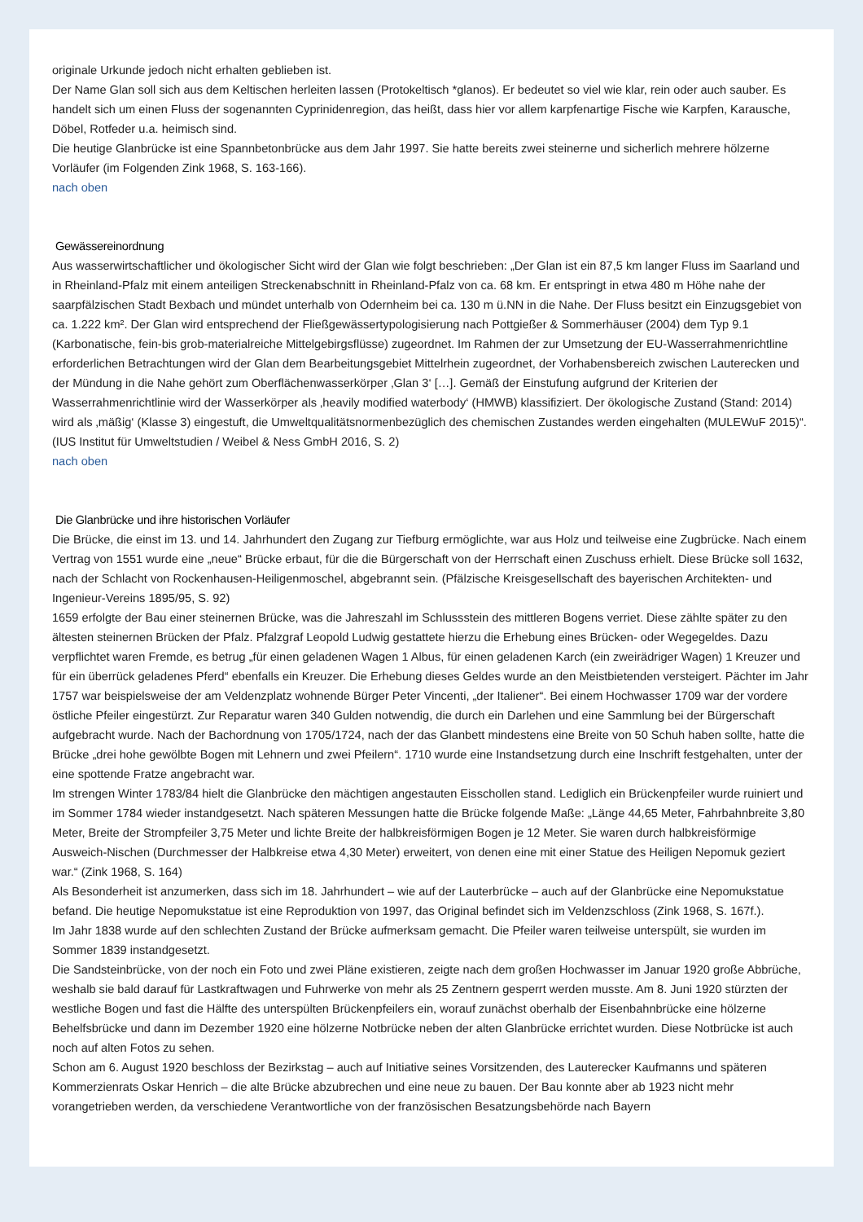originale Urkunde jedoch nicht erhalten geblieben ist.
Der Name Glan soll sich aus dem Keltischen herleiten lassen (Protokeltisch *glanos). Er bedeutet so viel wie klar, rein oder auch sauber. Es handelt sich um einen Fluss der sogenannten Cyprinidenregion, das heißt, dass hier vor allem karpfenartige Fische wie Karpfen, Karausche, Döbel, Rotfeder u.a. heimisch sind.
Die heutige Glanbrücke ist eine Spannbetonbrücke aus dem Jahr 1997. Sie hatte bereits zwei steinerne und sicherlich mehrere hölzerne Vorläufer (im Folgenden Zink 1968, S. 163-166).
nach oben
Gewässereinordnung
Aus wasserwirtschaftlicher und ökologischer Sicht wird der Glan wie folgt beschrieben: „Der Glan ist ein 87,5 km langer Fluss im Saarland und in Rheinland-Pfalz mit einem anteiligen Streckenabschnitt in Rheinland-Pfalz von ca. 68 km. Er entspringt in etwa 480 m Höhe nahe der saarpfälzischen Stadt Bexbach und mündet unterhalb von Odernheim bei ca. 130 m ü.NN in die Nahe. Der Fluss besitzt ein Einzugsgebiet von ca. 1.222 km². Der Glan wird entsprechend der Fließgewässertypologisierung nach Pottgießer & Sommerhäuser (2004) dem Typ 9.1 (Karbonatische, fein-bis grob-materialreiche Mittelgebirgsflüsse) zugeordnet. Im Rahmen der zur Umsetzung der EU-Wasserrahmenrichtline erforderlichen Betrachtungen wird der Glan dem Bearbeitungsgebiet Mittelrhein zugeordnet, der Vorhabensbereich zwischen Lauterecken und der Mündung in die Nahe gehört zum Oberflächenwasserkörper ‚Glan 3‘ […]. Gemäß der Einstufung aufgrund der Kriterien der Wasserrahmenrichtlinie wird der Wasserkörper als ‚heavily modified waterbody‘ (HMWB) klassifiziert. Der ökologische Zustand (Stand: 2014) wird als ‚mäßig‘ (Klasse 3) eingestuft, die Umweltqualitätsnormenbezüglich des chemischen Zustandes werden eingehalten (MULEWuF 2015)“. (IUS Institut für Umweltstudien / Weibel & Ness GmbH 2016, S. 2)
nach oben
Die Glanbrücke und ihre historischen Vorläufer
Die Brücke, die einst im 13. und 14. Jahrhundert den Zugang zur Tiefburg ermöglichte, war aus Holz und teilweise eine Zugbrücke. Nach einem Vertrag von 1551 wurde eine „neue“ Brücke erbaut, für die die Bürgerschaft von der Herrschaft einen Zuschuss erhielt. Diese Brücke soll 1632, nach der Schlacht von Rockenhausen-Heiligenmoschel, abgebrannt sein. (Pfälzische Kreisgesellschaft des bayerischen Architekten- und Ingenieur-Vereins 1895/95, S. 92)
1659 erfolgte der Bau einer steinernen Brücke, was die Jahreszahl im Schlussstein des mittleren Bogens verriet. Diese zählte später zu den ältesten steinernen Brücken der Pfalz. Pfalzgraf Leopold Ludwig gestattete hierzu die Erhebung eines Brücken- oder Wegegeldes. Dazu verpflichtet waren Fremde, es betrug „für einen geladenen Wagen 1 Albus, für einen geladenen Karch (ein zweirädriger Wagen) 1 Kreuzer und für ein überrück geladenes Pferd“ ebenfalls ein Kreuzer. Die Erhebung dieses Geldes wurde an den Meistbietenden versteigert. Pächter im Jahr 1757 war beispielsweise der am Veldenzplatz wohnende Bürger Peter Vincenti, „der Italiener“. Bei einem Hochwasser 1709 war der vordere östliche Pfeiler eingestürzt. Zur Reparatur waren 340 Gulden notwendig, die durch ein Darlehen und eine Sammlung bei der Bürgerschaft aufgebracht wurde. Nach der Bachordnung von 1705/1724, nach der das Glanbett mindestens eine Breite von 50 Schuh haben sollte, hatte die Brücke „drei hohe gewölbte Bogen mit Lehnern und zwei Pfeilern“. 1710 wurde eine Instandsetzung durch eine Inschrift festgehalten, unter der eine spottende Fratze angebracht war.
Im strengen Winter 1783/84 hielt die Glanbrücke den mächtigen angestauten Eisschollen stand. Lediglich ein Brückenpfeiler wurde ruiniert und im Sommer 1784 wieder instandgesetzt. Nach späteren Messungen hatte die Brücke folgende Maße: „Länge 44,65 Meter, Fahrbahnbreite 3,80 Meter, Breite der Strompfeiler 3,75 Meter und lichte Breite der halbkreisförmigen Bogen je 12 Meter. Sie waren durch halbkreisförmige Ausweich-Nischen (Durchmesser der Halbkreise etwa 4,30 Meter) erweitert, von denen eine mit einer Statue des Heiligen Nepomuk geziert war.“ (Zink 1968, S. 164)
Als Besonderheit ist anzumerken, dass sich im 18. Jahrhundert – wie auf der Lauterbrücke – auch auf der Glanbrücke eine Nepomukstatue befand. Die heutige Nepomukstatue ist eine Reproduktion von 1997, das Original befindet sich im Veldenzschloss (Zink 1968, S. 167f.).
Im Jahr 1838 wurde auf den schlechten Zustand der Brücke aufmerksam gemacht. Die Pfeiler waren teilweise unterspült, sie wurden im Sommer 1839 instandgesetzt.
Die Sandsteinbrücke, von der noch ein Foto und zwei Pläne existieren, zeigte nach dem großen Hochwasser im Januar 1920 große Abbrüche, weshalb sie bald darauf für Lastkraftwagen und Fuhrwerke von mehr als 25 Zentnern gesperrt werden musste. Am 8. Juni 1920 stürzten der westliche Bogen und fast die Hälfte des unterspülten Brückenpfeilers ein, worauf zunächst oberhalb der Eisenbahnbrücke eine hölzerne Behelfsbrücke und dann im Dezember 1920 eine hölzerne Notbrücke neben der alten Glanbrücke errichtet wurden. Diese Notbrücke ist auch noch auf alten Fotos zu sehen.
Schon am 6. August 1920 beschloss der Bezirkstag – auch auf Initiative seines Vorsitzenden, des Lauterecker Kaufmanns und späteren Kommerzienrats Oskar Henrich – die alte Brücke abzubrechen und eine neue zu bauen. Der Bau konnte aber ab 1923 nicht mehr vorangetrieben werden, da verschiedene Verantwortliche von der französischen Besatzungsbehörde nach Bayern